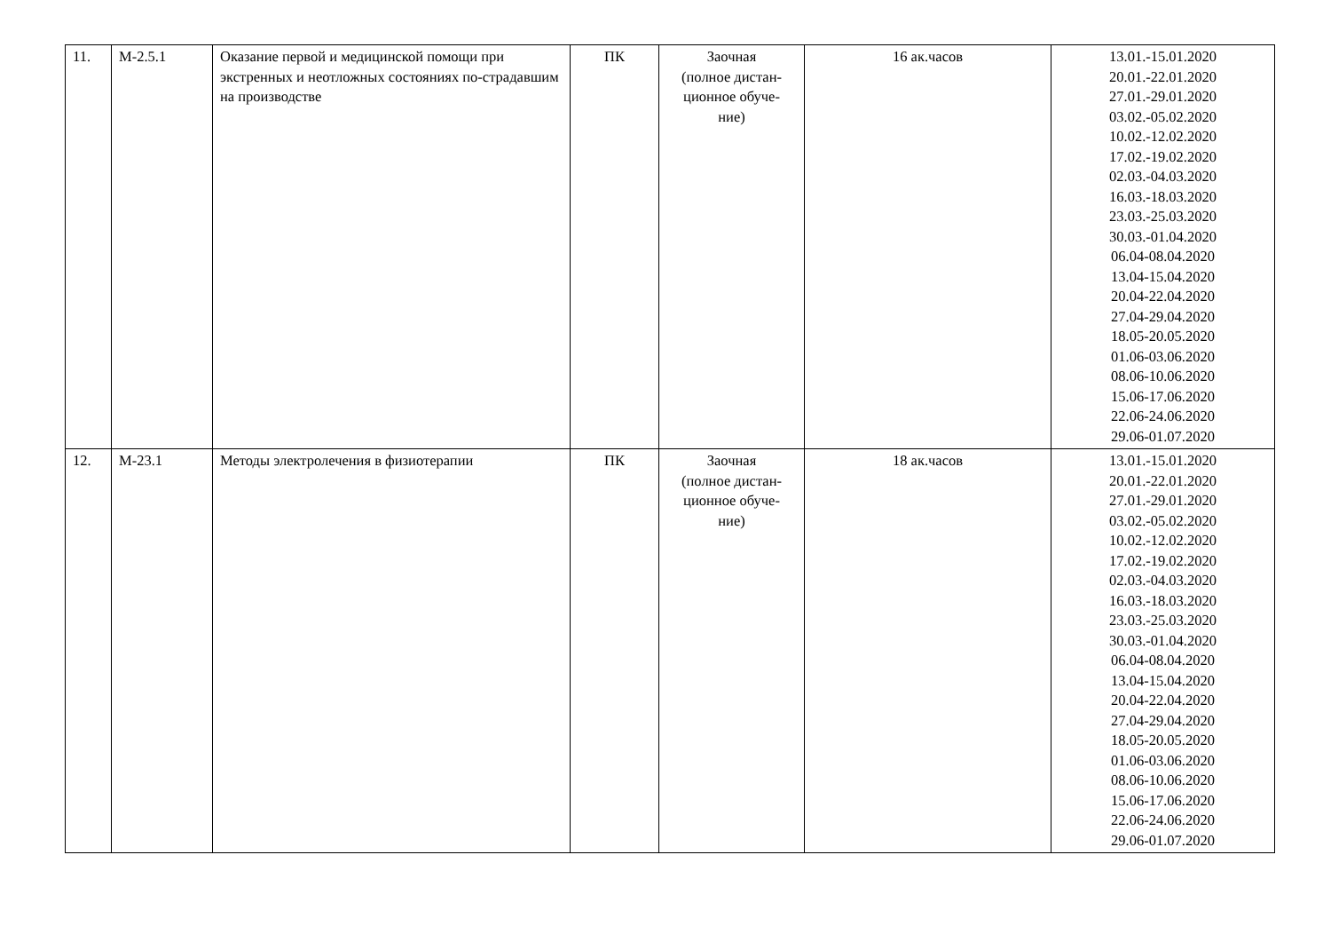| 11. | М-2.5.1 | Оказание первой и медицинской помощи при экстренных и неотложных состояниях по-страдавшим на производстве | ПК | Заочная (полное дистан- ционное обуче- ние) | 16 ак.часов | 13.01.-15.01.2020 20.01.-22.01.2020 27.01.-29.01.2020 03.02.-05.02.2020 10.02.-12.02.2020 17.02.-19.02.2020 02.03.-04.03.2020 16.03.-18.03.2020 23.03.-25.03.2020 30.03.-01.04.2020 06.04-08.04.2020 13.04-15.04.2020 20.04-22.04.2020 27.04-29.04.2020 18.05-20.05.2020 01.06-03.06.2020 08.06-10.06.2020 15.06-17.06.2020 22.06-24.06.2020 29.06-01.07.2020 |
| 12. | М-23.1 | Методы электролечения в физиотерапии | ПК | Заочная (полное дистан- ционное обуче- ние) | 18 ак.часов | 13.01.-15.01.2020 20.01.-22.01.2020 27.01.-29.01.2020 03.02.-05.02.2020 10.02.-12.02.2020 17.02.-19.02.2020 02.03.-04.03.2020 16.03.-18.03.2020 23.03.-25.03.2020 30.03.-01.04.2020 06.04-08.04.2020 13.04-15.04.2020 20.04-22.04.2020 27.04-29.04.2020 18.05-20.05.2020 01.06-03.06.2020 08.06-10.06.2020 15.06-17.06.2020 22.06-24.06.2020 29.06-01.07.2020 |